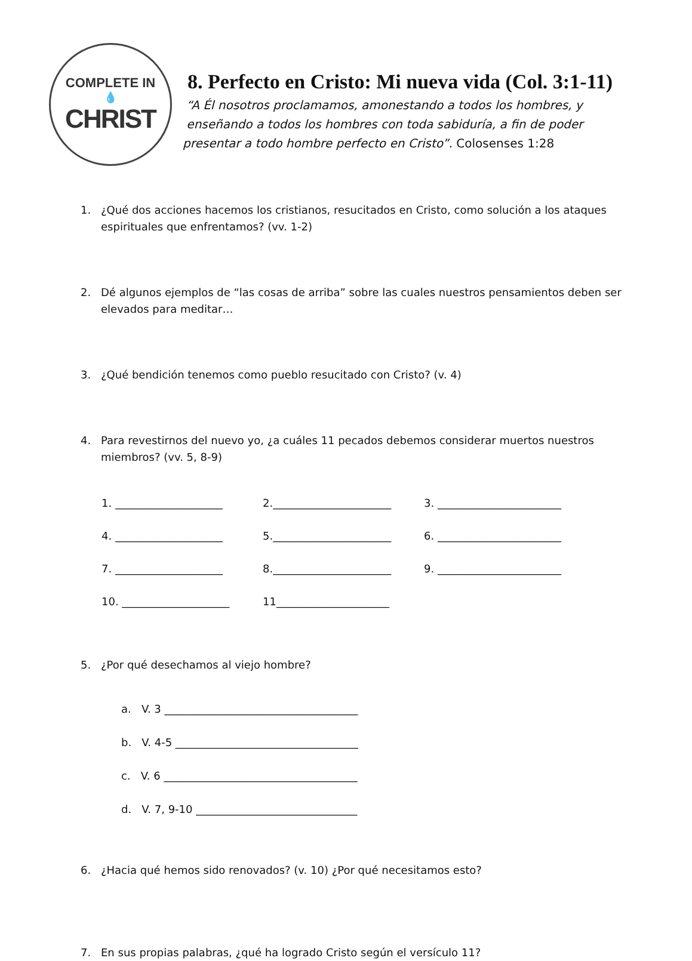COMPLETE IN
💧
CHRIST
8. Perfecto en Cristo: Mi nueva vida (Col. 3:1-11)
“A Él nosotros proclamamos, amonestando a todos los hombres, y
enseñando a todos los hombres con toda sabiduría, a fin de poder
presentar a todo hombre perfecto en Cristo”. Colosenses 1:28
1. ¿Qué dos acciones hacemos los cristianos, resucitados en Cristo, como solución a los ataques espirituales que enfrentamos? (vv. 1-2)
2. Dé algunos ejemplos de “las cosas de arriba” sobre las cuales nuestros pensamientos deben ser elevados para meditar…
3. ¿Qué bendición tenemos como pueblo resucitado con Cristo? (v. 4)
4. Para revestirnos del nuevo yo, ¿a cuáles 11 pecados debemos considerar muertos nuestros miembros? (vv. 5, 8-9)
1. ____________________
2.______________________
3. _______________________
4. ____________________
5.______________________
6. _______________________
7. ____________________
8.______________________
9. _______________________
10. ____________________
11_____________________
5. ¿Por qué desechamos al viejo hombre?
a. V. 3 ____________________________________
b. V. 4-5 __________________________________
c. V. 6 ____________________________________
d. V. 7, 9-10 ______________________________
6. ¿Hacia qué hemos sido renovados? (v. 10) ¿Por qué necesitamos esto?
7. En sus propias palabras, ¿qué ha logrado Cristo según el versículo 11?